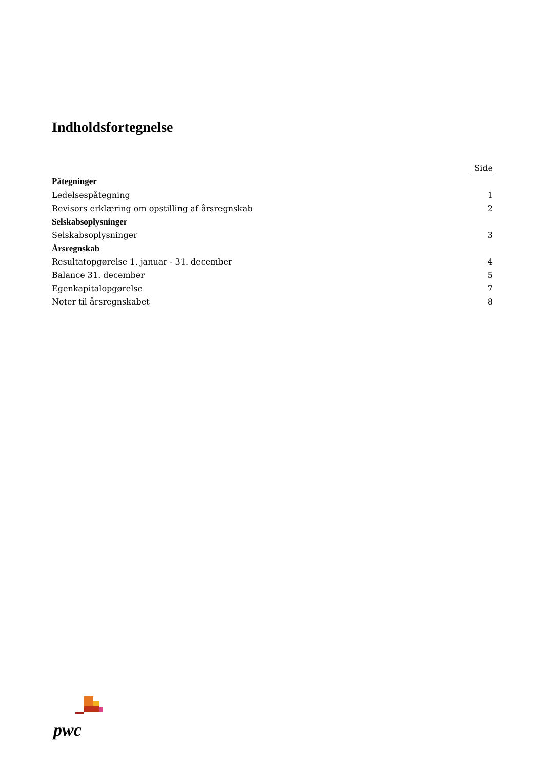Indholdsfortegnelse
| | Side |
| --- | --- |
| Påtegninger | |
| Ledelsespåtegning | 1 |
| Revisors erklæring om opstilling af årsregnskab | 2 |
| Selskabsoplysninger | |
| Selskabsoplysninger | 3 |
| Årsregnskab | |
| Resultatopgørelse 1. januar - 31. december | 4 |
| Balance 31. december | 5 |
| Egenkapitalopgørelse | 7 |
| Noter til årsregnskabet | 8 |
pwc